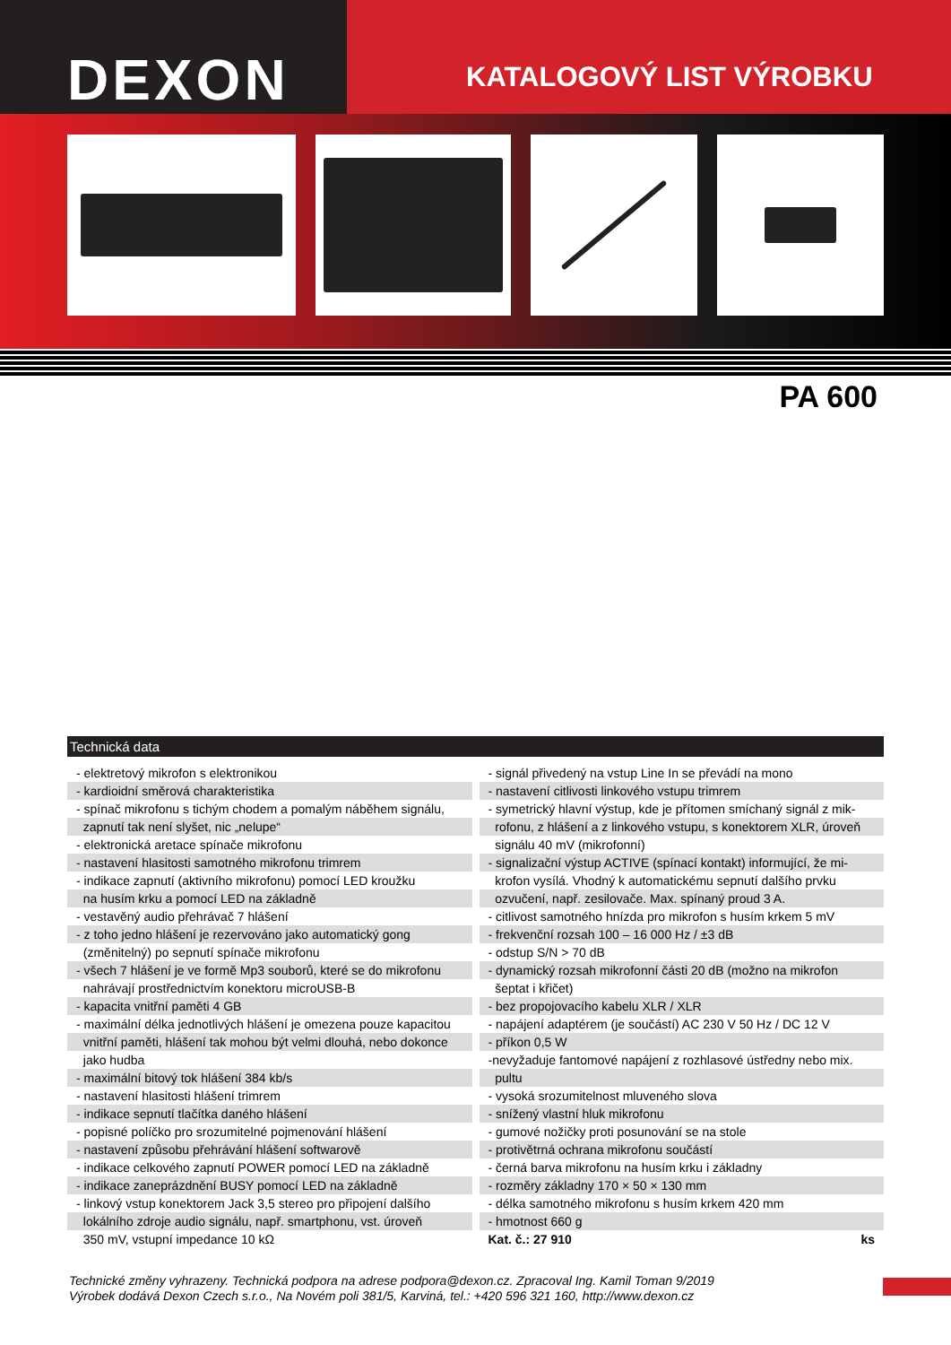DEXON
KATALOGOVÝ LIST VÝROBKU
PA 600
Technická data
| - elektretový mikrofon s elektronikou |
| - kardioidní směrová charakteristika |
| - spínač mikrofonu s tichým chodem a pomalým náběhem signálu, |
| zapnutí tak není slyšet, nic „nelupe“ |
| - elektronická aretace spínače mikrofonu |
| - nastavení hlasitosti samotného mikrofonu trimrem |
| - indikace zapnutí (aktivního mikrofonu) pomocí LED kroužku |
| na husím krku a pomocí LED na základně |
| - vestavěný audio přehrávač 7 hlášení |
| - z toho jedno hlášení je rezervováno jako automatický gong |
| (změnitelný) po sepnutí spínače mikrofonu |
| - všech 7 hlášení je ve formě Mp3 souborů, které se do mikrofonu |
| nahrávají prostřednictvím konektoru microUSB-B |
| - kapacita vnitřní paměti 4 GB |
| - maximální délka jednotlivých hlášení je omezena pouze kapacitou |
| vnitřní paměti, hlášení tak mohou být velmi dlouhá, nebo dokonce |
| jako hudba |
| - maximální bitový tok hlášení 384 kb/s |
| - nastavení hlasitosti hlášení trimrem |
| - indikace sepnutí tlačítka daného hlášení |
| - popisné políčko pro srozumitelné pojmenování hlášení |
| - nastavení způsobu přehrávání hlášení softwarově |
| - indikace celkového zapnutí POWER pomocí LED na základně |
| - indikace zaneprázdnění BUSY pomocí LED na základně |
| - linkový vstup konektorem Jack 3,5 stereo pro připojení dalšího |
| lokálního zdroje audio signálu, např. smartphonu, vst. úroveň |
| 350 mV, vstupní impedance 10 kΩ |
| - signál přivedený na vstup Line In se převádí na mono |
| - nastavení citlivosti linkového vstupu trimrem |
| - symetrický hlavní výstup, kde je přítomen smíchaný signál z mik- |
| rofonu, z hlášení a z linkového vstupu, s konektorem XLR, úroveň |
| signálu 40 mV (mikrofonní) |
| - signalizační výstup ACTIVE (spínací kontakt) informující, že mi- |
| krofon vysílá. Vhodný k automatickému sepnutí dalšího prvku |
| ozvučení, např. zesilovače. Max. spínaný proud 3 A. |
| - citlivost samotného hnízda pro mikrofon s husím krkem 5 mV |
| - frekvenční rozsah 100 – 16 000 Hz / ±3 dB |
| - odstup S/N > 70 dB |
| - dynamický rozsah mikrofonní části 20 dB (možno na mikrofon |
| šeptat i křičet) |
| - bez propojovacího kabelu XLR / XLR |
| - napájení adaptérem (je součástí) AC 230 V 50 Hz / DC 12 V |
| - příkon 0,5 W |
| -nevyžaduje fantomové napájení z rozhlasové ústředny nebo mix. |
| pultu |
| - vysoká srozumitelnost mluveného slova |
| - snížený vlastní hluk mikrofonu |
| - gumové nožičky proti posunování se na stole |
| - protivětrná ochrana mikrofonu součástí |
| - černá barva mikrofonu na husím krku i základny |
| - rozměry základny 170 × 50 × 130 mm |
| - délka samotného mikrofonu s husím krkem 420 mm |
| - hmotnost 660 g |
| Kat. č.: 27 910 ks |
Technické změny vyhrazeny. Technická podpora na adrese podpora@dexon.cz. Zpracoval Ing. Kamil Toman 9/2019
Výrobek dodává Dexon Czech s.r.o., Na Novém poli 381/5, Karviná, tel.: +420 596 321 160, http://www.dexon.cz